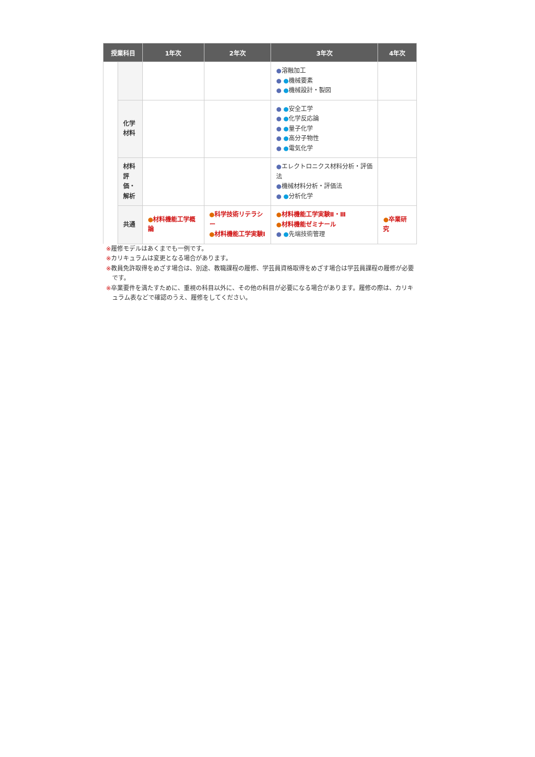| 授業科目 | | 1年次 | 2年次 | 3年次 | 4年次 |
| --- | --- | --- | --- | --- | --- |
| | | | | ● 溶融加工 ● ● 機械要素 ● ● 機械設計・製図 | |
| | 化学 材料 | | | ● ● 安全工学 ● ● 化学反応論 ● ● 量子化学 ● ● 高分子物性 ● ● 電気化学 | |
| | 材料 評 価・ 解析 | | | ● エレクトロニクス材料分析・評価法 ● 機械材料分析・評価法 ● ● 分析化学 | |
| | 共通 | ● 材料機能工学概論 | ● 科学技術リテラシー ● 材料機能工学実験Ⅰ | ● 材料機能工学実験Ⅱ・Ⅲ ● 材料機能ゼミナール ● ● 先端技術管理 | ● 卒業研究 |
※履修モデルはあくまでも一例です。
※カリキュラムは変更となる場合があります。
※教員免許取得をめざす場合は、別途、教職課程の履修、学芸員資格取得をめざす場合は学芸員課程の履修が必要です。
※卒業要件を満たすために、重視の科目以外に、その他の科目が必要になる場合があります。履修の際は、カリキュラム表などで確認のうえ、履修をしてください。